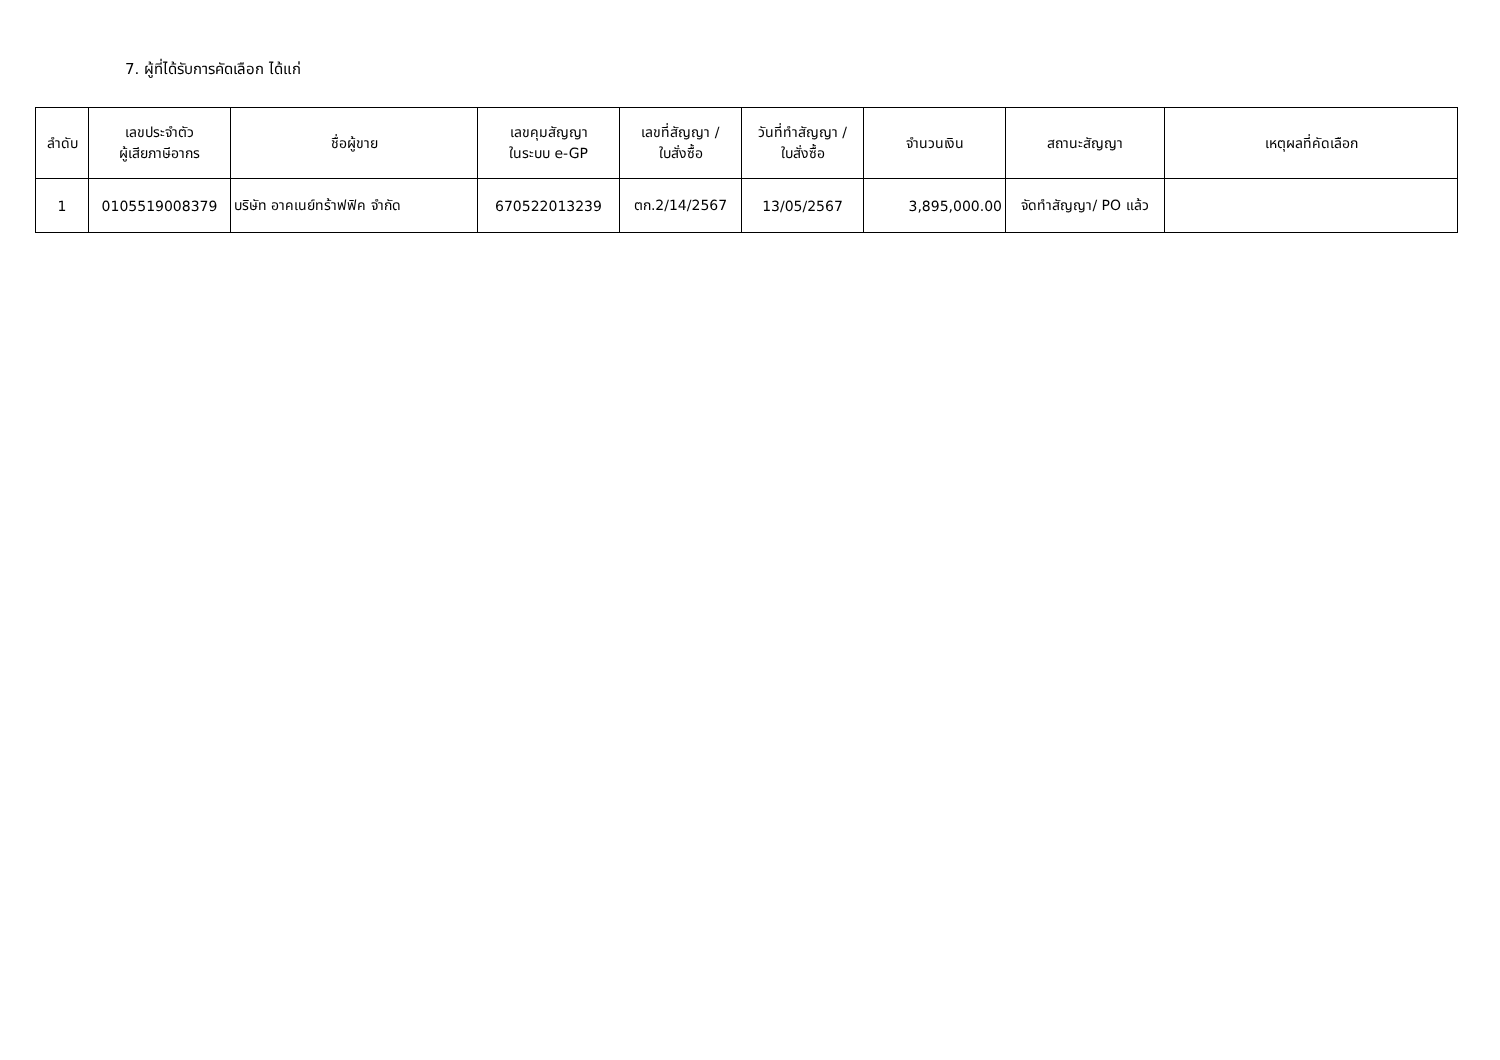7. ผู้ที่ได้รับการคัดเลือก ได้แก่
| ลำดับ | เลขประจำตัว ผู้เสียภาษีอากร | ชื่อผู้ขาย | เลขคุมสัญญา ในระบบ e-GP | เลขที่สัญญา / ใบสั่งซื้อ | วันที่ทำสัญญา / ใบสั่งซื้อ | จำนวนเงิน | สถานะสัญญา | เหตุผลที่คัดเลือก |
| --- | --- | --- | --- | --- | --- | --- | --- | --- |
| 1 | 0105519008379 | บริษัท อาคเนย์ทร้าฟฟิค จำกัด | 670522013239 | ตก.2/14/2567 | 13/05/2567 | 3,895,000.00 | จัดทำสัญญา/ PO แล้ว | |